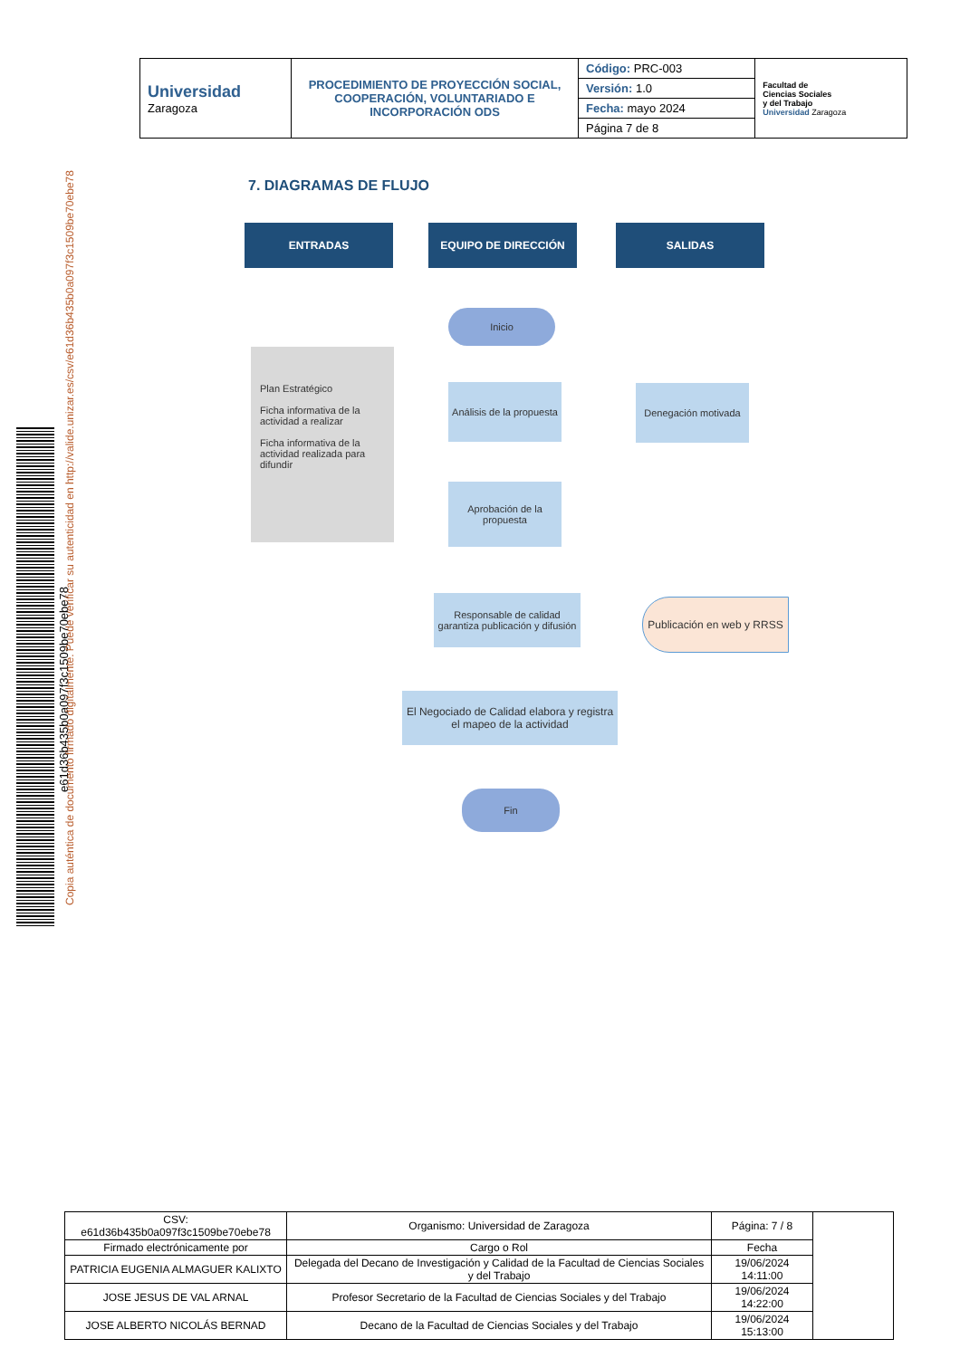| Universidad Zaragoza | PROCEDIMIENTO DE PROYECCIÓN SOCIAL, COOPERACIÓN, VOLUNTARIADO E INCORPORACIÓN ODS | Código: PRC-003 | Facultad de Ciencias Sociales y del Trabajo Universidad Zaragoza |
| | | Versión: 1.0 | |
| | | Fecha: mayo 2024 | |
| | | Página 7 de 8 | |
7. DIAGRAMAS DE FLUJO
ENTRADAS EQUIPO DE DIRECCIÓN SALIDAS
Inicio
Plan Estratégico
Ficha informativa de la actividad a realizar
Ficha informativa de la actividad realizada para difundir
Análisis de la propuesta
Denegación motivada
Aprobación de la propuesta
Responsable de calidad garantiza publicación y difusión
Publicación en web y RRSS
El Negociado de Calidad elabora y registra el mapeo de la actividad
Fin
e61d36b435b0a097f3c1509be70ebe78
Copia auténtica de documento firmado digitalmente. Puede verificar su autenticidad en http://valide.unizar.es/csv/e61d36b435b0a097f3c1509be70ebe78
| CSV: e61d36b435b0a097f3c1509be70ebe78 | Organismo: Universidad de Zaragoza | Página: 7 / 8 | |
| Firmado electrónicamente por | Cargo o Rol | Fecha | |
| PATRICIA EUGENIA ALMAGUER KALIXTO | Delegada del Decano de Investigación y Calidad de la Facultad de Ciencias Sociales y del Trabajo | 19/06/2024 14:11:00 | |
| JOSE JESUS DE VAL ARNAL | Profesor Secretario de la Facultad de Ciencias Sociales y del Trabajo | 19/06/2024 14:22:00 | |
| JOSE ALBERTO NICOLÁS BERNAD | Decano de la Facultad de Ciencias Sociales y del Trabajo | 19/06/2024 15:13:00 | |